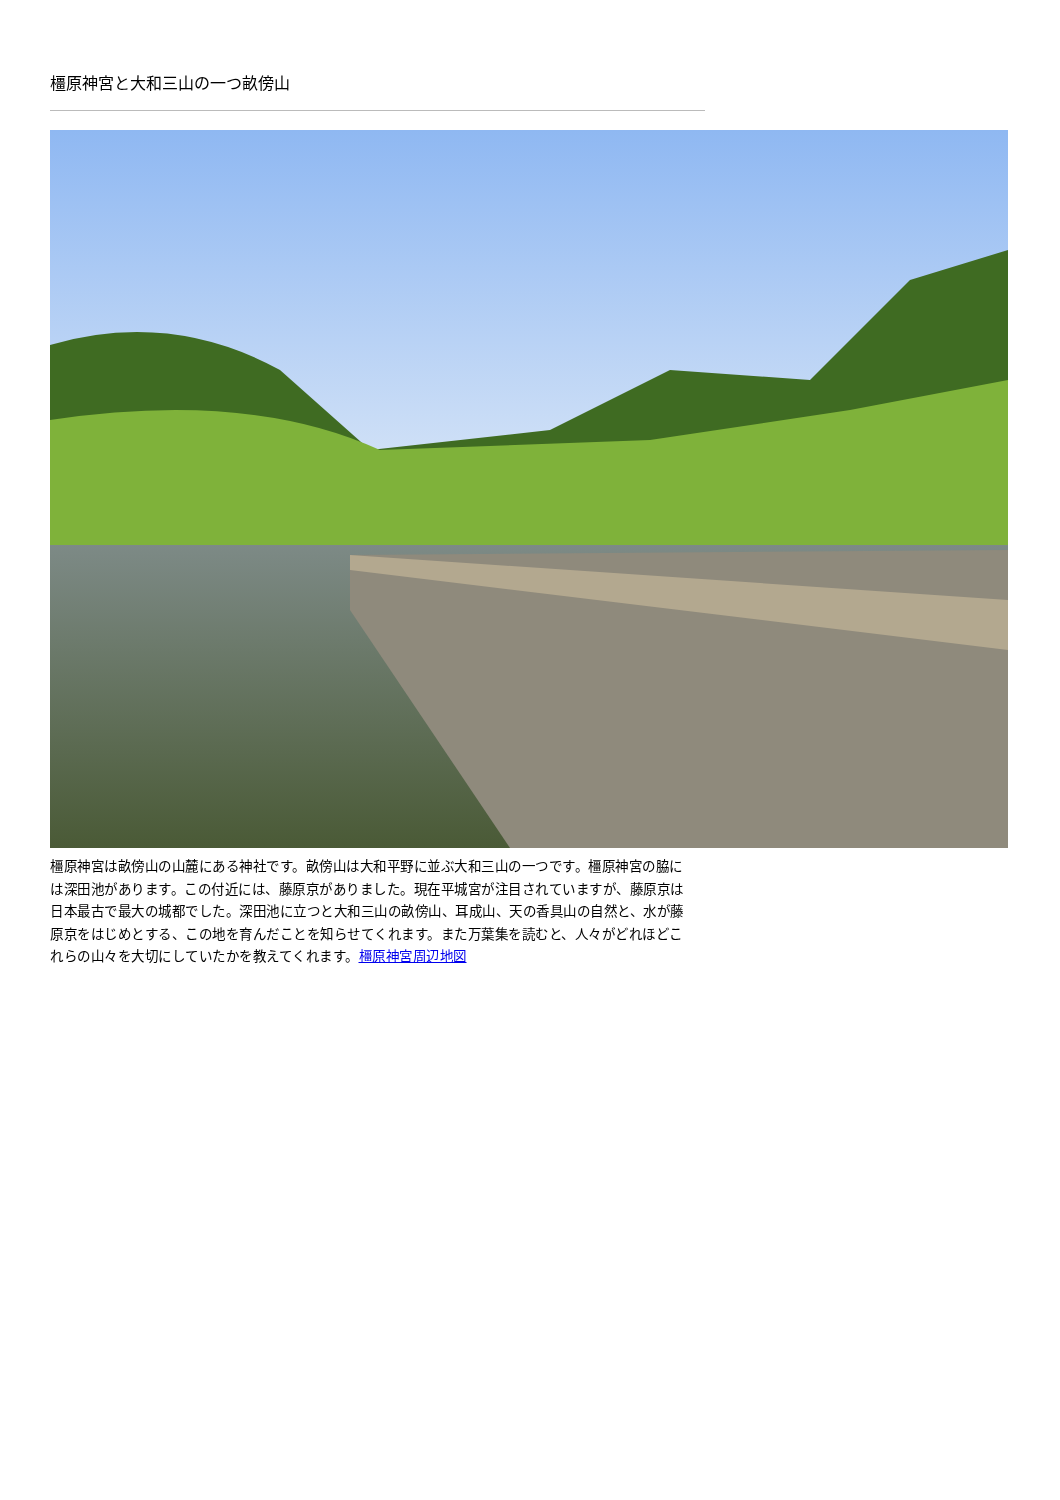橿原神宮と大和三山の一つ畝傍山
橿原神宮は畝傍山の山麓にある神社です。畝傍山は大和平野に並ぶ大和三山の一つです。橿原神宮の脇には深田池があります。この付近には、藤原京がありました。現在平城宮が注目されていますが、藤原京は日本最古で最大の城都でした。深田池に立つと大和三山の畝傍山、耳成山、天の香具山の自然と、水が藤原京をはじめとする、この地を育んだことを知らせてくれます。また万葉集を読むと、人々がどれほどこれらの山々を大切にしていたかを教えてくれます。橿原神宮周辺地図